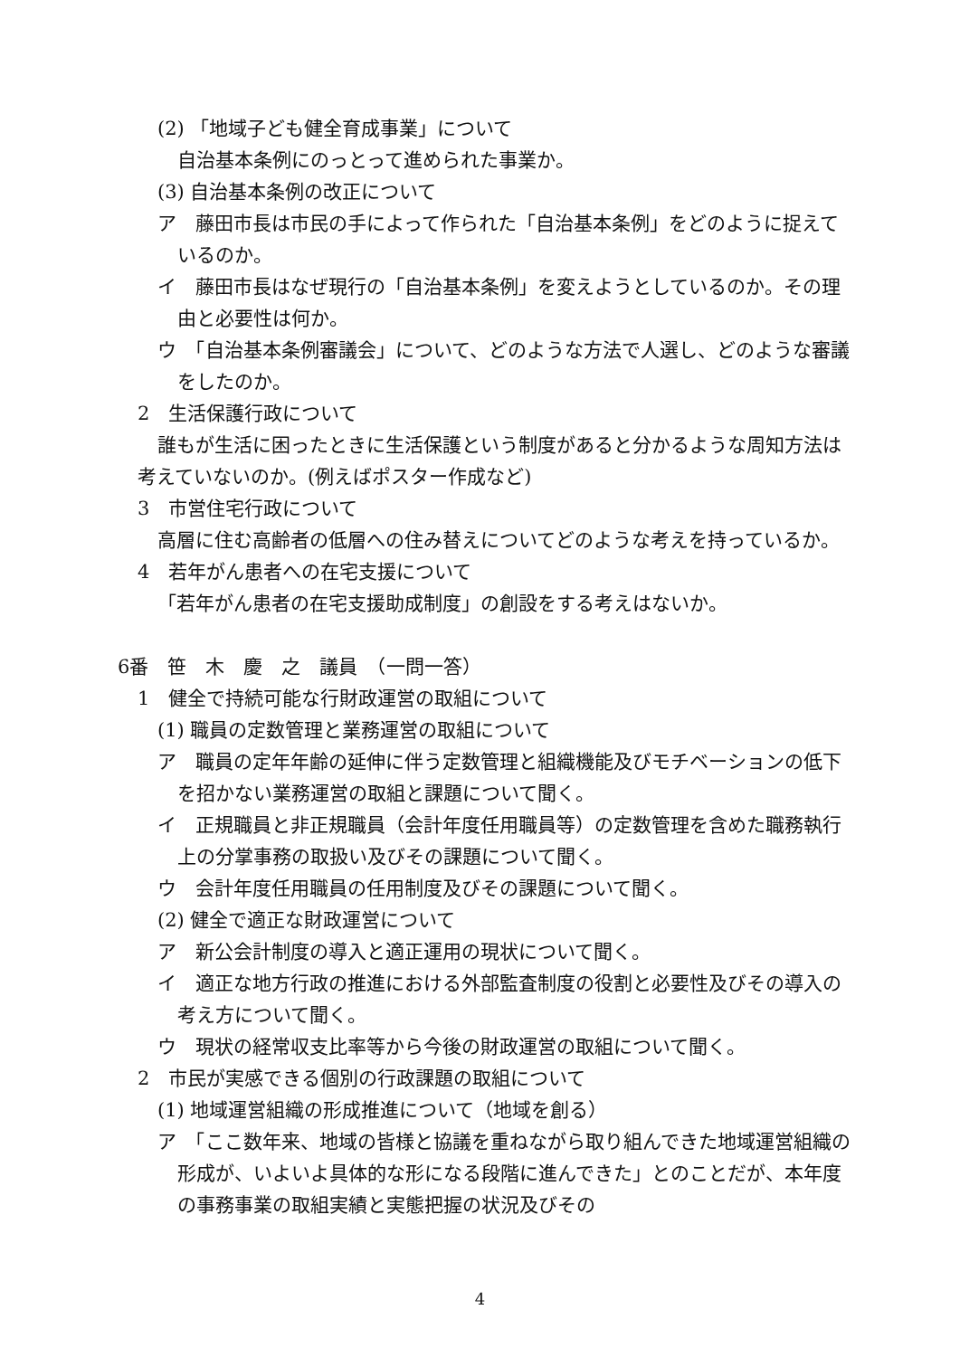(2) 「地域子ども健全育成事業」について
自治基本条例にのっとって進められた事業か。
(3) 自治基本条例の改正について
ア　藤田市長は市民の手によって作られた「自治基本条例」をどのように捉えているのか。
イ　藤田市長はなぜ現行の「自治基本条例」を変えようとしているのか。その理由と必要性は何か。
ウ　「自治基本条例審議会」について、どのような方法で人選し、どのような審議をしたのか。
2　生活保護行政について
誰もが生活に困ったときに生活保護という制度があると分かるような周知方法は考えていないのか。(例えばポスター作成など)
3　市営住宅行政について
高層に住む高齢者の低層への住み替えについてどのような考えを持っているか。
4　若年がん患者への在宅支援について
「若年がん患者の在宅支援助成制度」の創設をする考えはないか。
6番　笹　木　慶　之　議員　（一問一答）
1　健全で持続可能な行財政運営の取組について
(1) 職員の定数管理と業務運営の取組について
ア　職員の定年年齢の延伸に伴う定数管理と組織機能及びモチベーションの低下を招かない業務運営の取組と課題について聞く。
イ　正規職員と非正規職員（会計年度任用職員等）の定数管理を含めた職務執行上の分掌事務の取扱い及びその課題について聞く。
ウ　会計年度任用職員の任用制度及びその課題について聞く。
(2) 健全で適正な財政運営について
ア　新公会計制度の導入と適正運用の現状について聞く。
イ　適正な地方行政の推進における外部監査制度の役割と必要性及びその導入の考え方について聞く。
ウ　現状の経常収支比率等から今後の財政運営の取組について聞く。
2　市民が実感できる個別の行政課題の取組について
(1) 地域運営組織の形成推進について（地域を創る）
ア　「ここ数年来、地域の皆様と協議を重ねながら取り組んできた地域運営組織の形成が、いよいよ具体的な形になる段階に進んできた」とのことだが、本年度の事務事業の取組実績と実態把握の状況及びその
4